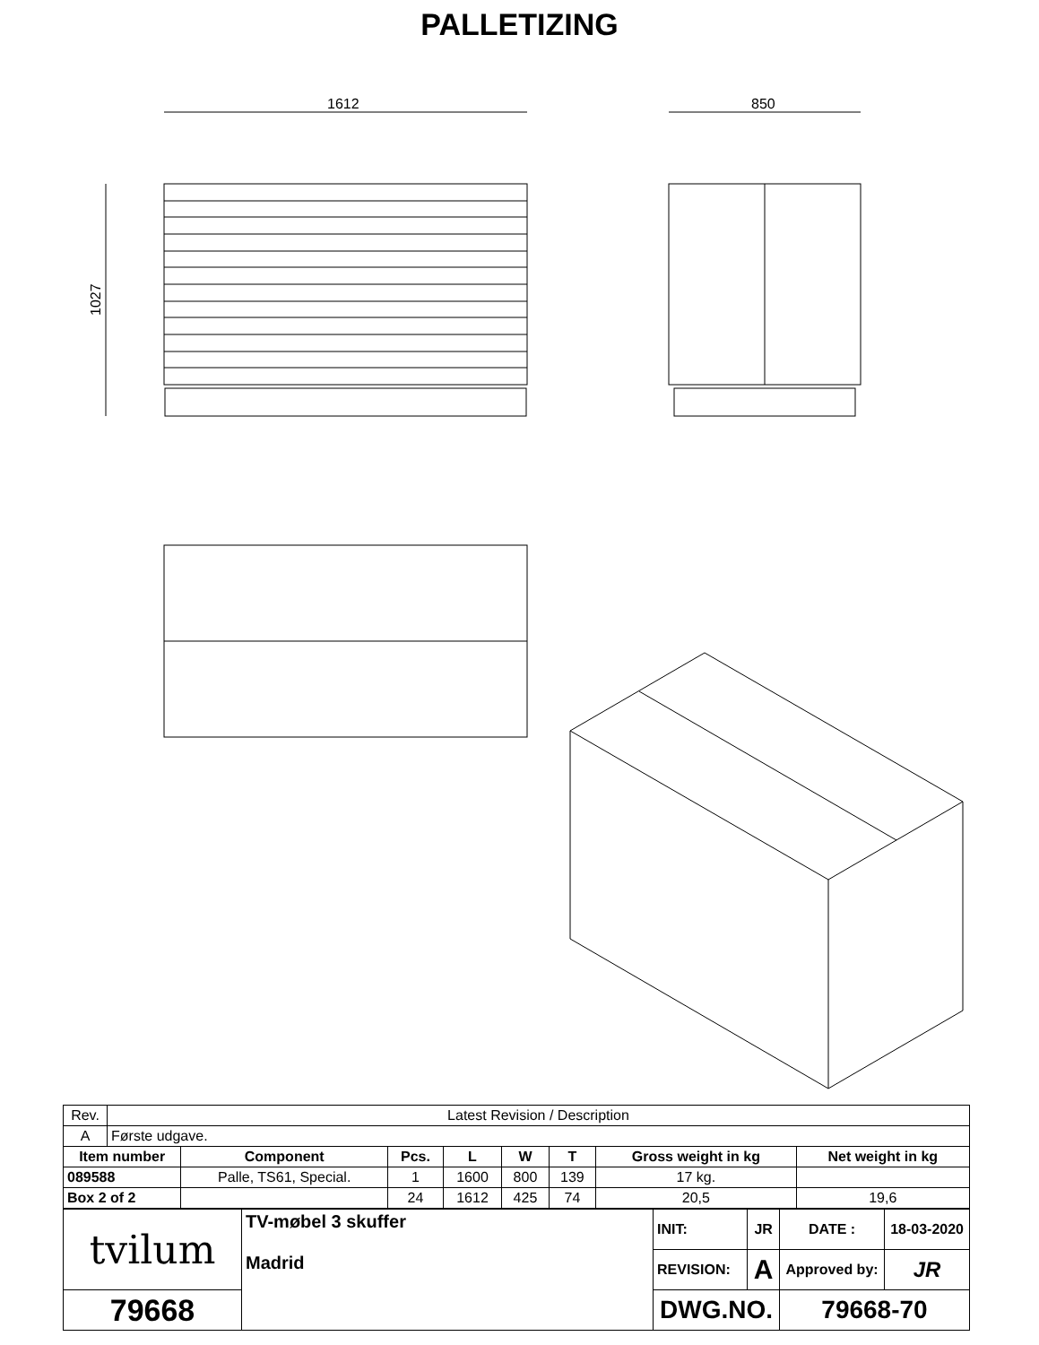PALLETIZING
1612
850
1027
| Rev. | Latest Revision / Description | | | | | | | |
| A | Første udgave. | | | | | | | |
| Item number | | Component | Pcs. | L | W | T | Gross weight in kg | Net weight in kg |
| 089588 | | Palle, TS61, Special. | 1 | 1600 | 800 | 139 | 17 kg. | |
| Box 2 of 2 | | | 24 | 1612 | 425 | 74 | 20,5 | 19,6 |
| tvilum | TV-møbel 3 skuffer Madrid | INIT: | JR | DATE : | 18-03-2020 |
| | | REVISION: | A | Approved by: | JR |
| 79668 | | DWG.NO. | | 79668-70 | |